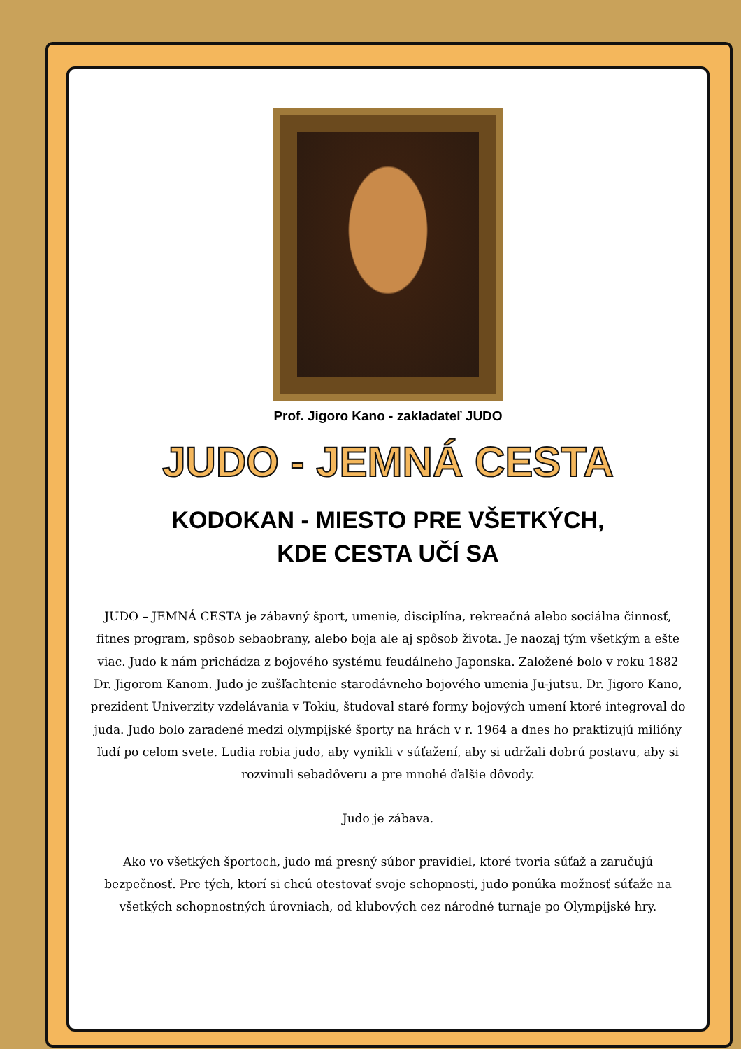Prof. Jigoro Kano - zakladateľ JUDO
JUDO - JEMNÁ CESTA
KODOKAN - MIESTO PRE VŠETKÝCH,
KDE CESTA UČÍ SA
JUDO – JEMNÁ CESTA je zábavný šport, umenie, disciplína, rekreačná alebo sociálna činnosť, fitnes program, spôsob sebaobrany, alebo boja ale aj spôsob života. Je naozaj tým všetkým a ešte viac. Judo k nám prichádza z bojového systému feudálneho Japonska. Založené bolo v roku 1882 Dr. Jigorom Kanom. Judo je zušľachtenie starodávneho bojového umenia Ju-jutsu. Dr. Jigoro Kano, prezident Univerzity vzdelávania v Tokiu, študoval staré formy bojových umení ktoré integroval do juda. Judo bolo zaradené medzi olympijské športy na hrách v r. 1964 a dnes ho praktizujú milióny ľudí po celom svete. Ludia robia judo, aby vynikli v súťažení, aby si udržali dobrú postavu, aby si rozvinuli sebadôveru a pre mnohé ďalšie dôvody.
Judo je zábava.
Ako vo všetkých športoch, judo má presný súbor pravidiel, ktoré tvoria súťaž a zaručujú bezpečnosť. Pre tých, ktorí si chcú otestovať svoje schopnosti, judo ponúka možnosť súťaže na všetkých schopnostných úrovniach, od klubových cez národné turnaje po Olympijské hry.